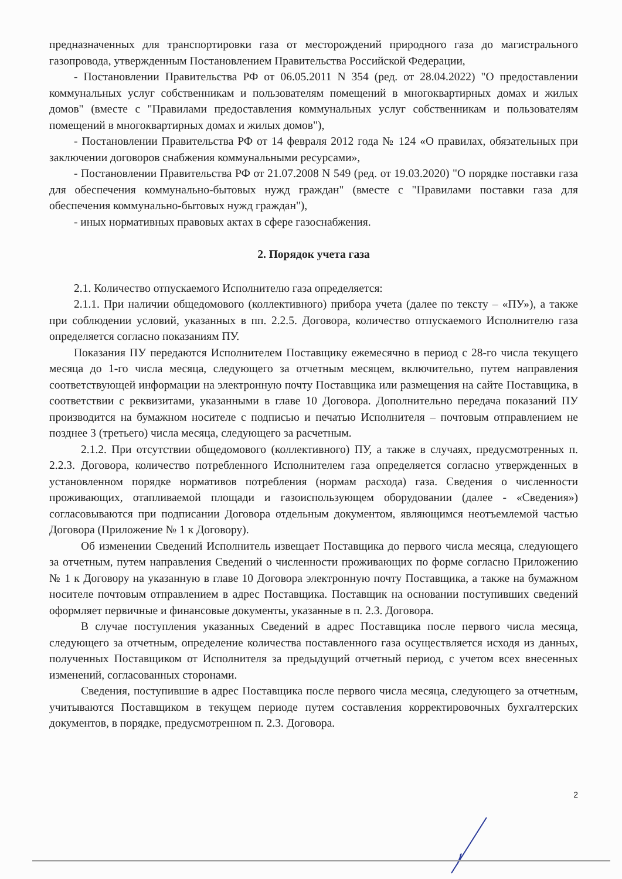предназначенных для транспортировки газа от месторождений природного газа до магистрального газопровода, утвержденным Постановлением Правительства Российской Федерации,
- Постановлении Правительства РФ от 06.05.2011 N 354 (ред. от 28.04.2022) "О предоставлении коммунальных услуг собственникам и пользователям помещений в многоквартирных домах и жилых домов" (вместе с "Правилами предоставления коммунальных услуг собственникам и пользователям помещений в многоквартирных домах и жилых домов"),
- Постановлении Правительства РФ от 14 февраля 2012 года № 124 «О правилах, обязательных при заключении договоров снабжения коммунальными ресурсами»,
- Постановлении Правительства РФ от 21.07.2008 N 549 (ред. от 19.03.2020) "О порядке поставки газа для обеспечения коммунально-бытовых нужд граждан" (вместе с "Правилами поставки газа для обеспечения коммунально-бытовых нужд граждан"),
- иных нормативных правовых актах в сфере газоснабжения.
2. Порядок учета газа
2.1. Количество отпускаемого Исполнителю газа определяется:
2.1.1. При наличии общедомового (коллективного) прибора учета (далее по тексту – «ПУ»), а также при соблюдении условий, указанных в пп. 2.2.5. Договора, количество отпускаемого Исполнителю газа определяется согласно показаниям ПУ.
Показания ПУ передаются Исполнителем Поставщику ежемесячно в период с 28-го числа текущего месяца до 1-го числа месяца, следующего за отчетным месяцем, включительно, путем направления соответствующей информации на электронную почту Поставщика или размещения на сайте Поставщика, в соответствии с реквизитами, указанными в главе 10 Договора. Дополнительно передача показаний ПУ производится на бумажном носителе с подписью и печатью Исполнителя – почтовым отправлением не позднее 3 (третьего) числа месяца, следующего за расчетным.
2.1.2. При отсутствии общедомового (коллективного) ПУ, а также в случаях, предусмотренных п. 2.2.3. Договора, количество потребленного Исполнителем газа определяется согласно утвержденных в установленном порядке нормативов потребления (нормам расхода) газа. Сведения о численности проживающих, отапливаемой площади и газоиспользующем оборудовании (далее - «Сведения») согласовываются при подписании Договора отдельным документом, являющимся неотъемлемой частью Договора (Приложение № 1 к Договору).
Об изменении Сведений Исполнитель извещает Поставщика до первого числа месяца, следующего за отчетным, путем направления Сведений о численности проживающих по форме согласно Приложению № 1 к Договору на указанную в главе 10 Договора электронную почту Поставщика, а также на бумажном носителе почтовым отправлением в адрес Поставщика. Поставщик на основании поступивших сведений оформляет первичные и финансовые документы, указанные в п. 2.3. Договора.
В случае поступления указанных Сведений в адрес Поставщика после первого числа месяца, следующего за отчетным, определение количества поставленного газа осуществляется исходя из данных, полученных Поставщиком от Исполнителя за предыдущий отчетный период, с учетом всех внесенных изменений, согласованных сторонами.
Сведения, поступившие в адрес Поставщика после первого числа месяца, следующего за отчетным, учитываются Поставщиком в текущем периоде путем составления корректировочных бухгалтерских документов, в порядке, предусмотренном п. 2.3. Договора.
2